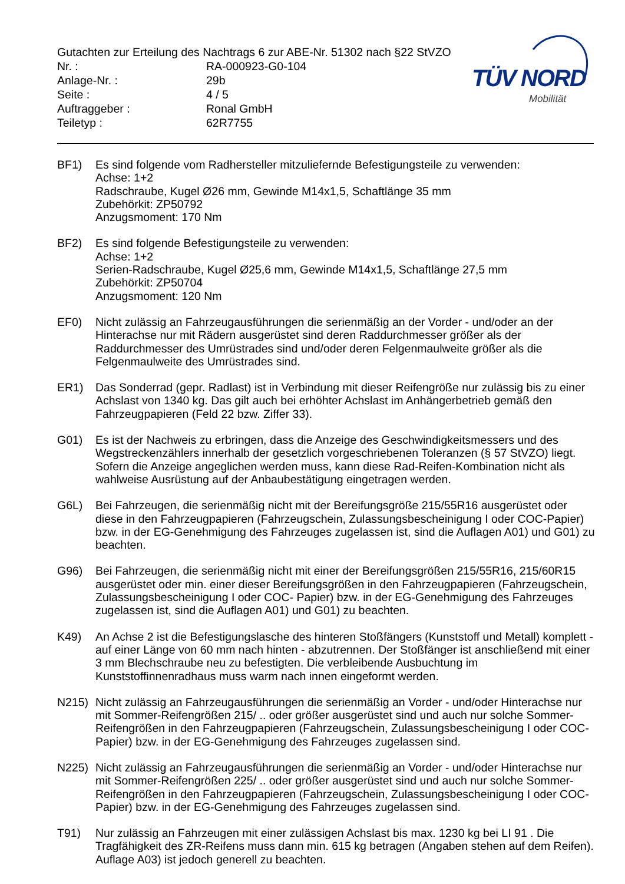Gutachten zur Erteilung des Nachtrags 6 zur ABE-Nr. 51302 nach §22 StVZO
| Nr. : | RA-000923-G0-104 |
| Anlage-Nr. : | 29b |
| Seite : | 4 / 5 |
| Auftraggeber : | Ronal GmbH |
| Teiletyp : | 62R7755 |
TÜV NORD
Mobilität
BF1) Es sind folgende vom Radhersteller mitzuliefernde Befestigungsteile zu verwenden:
Achse: 1+2
Radschraube, Kugel Ø26 mm, Gewinde M14x1,5, Schaftlänge 35 mm
Zubehörkit: ZP50792
Anzugsmoment: 170 Nm
BF2) Es sind folgende Befestigungsteile zu verwenden:
Achse: 1+2
Serien-Radschraube, Kugel Ø25,6 mm, Gewinde M14x1,5, Schaftlänge 27,5 mm
Zubehörkit: ZP50704
Anzugsmoment: 120 Nm
EF0) Nicht zulässig an Fahrzeugausführungen die serienmäßig an der Vorder - und/oder an der Hinterachse nur mit Rädern ausgerüstet sind deren Raddurchmesser größer als der Raddurchmesser des Umrüstrades sind und/oder deren Felgenmaulweite größer als die Felgenmaulweite des Umrüstrades sind.
ER1) Das Sonderrad (gepr. Radlast) ist in Verbindung mit dieser Reifengröße nur zulässig bis zu einer Achslast von 1340 kg. Das gilt auch bei erhöhter Achslast im Anhängerbetrieb gemäß den Fahrzeugpapieren (Feld 22 bzw. Ziffer 33).
G01) Es ist der Nachweis zu erbringen, dass die Anzeige des Geschwindigkeitsmessers und des Wegstreckenzählers innerhalb der gesetzlich vorgeschriebenen Toleranzen (§ 57 StVZO) liegt. Sofern die Anzeige angeglichen werden muss, kann diese Rad-Reifen-Kombination nicht als wahlweise Ausrüstung auf der Anbaubestätigung eingetragen werden.
G6L) Bei Fahrzeugen, die serienmäßig nicht mit der Bereifungsgröße 215/55R16 ausgerüstet oder diese in den Fahrzeugpapieren (Fahrzeugschein, Zulassungsbescheinigung I oder COC-Papier) bzw. in der EG-Genehmigung des Fahrzeuges zugelassen ist, sind die Auflagen A01) und G01) zu beachten.
G96) Bei Fahrzeugen, die serienmäßig nicht mit einer der Bereifungsgrößen 215/55R16, 215/60R15 ausgerüstet oder min. einer dieser Bereifungsgrößen in den Fahrzeugpapieren (Fahrzeugschein, Zulassungsbescheinigung I oder COC- Papier) bzw. in der EG-Genehmigung des Fahrzeuges zugelassen ist, sind die Auflagen A01) und G01) zu beachten.
K49) An Achse 2 ist die Befestigungslasche des hinteren Stoßfängers (Kunststoff und Metall) komplett - auf einer Länge von 60 mm nach hinten - abzutrennen. Der Stoßfänger ist anschließend mit einer 3 mm Blechschraube neu zu befestigten. Die verbleibende Ausbuchtung im Kunststoffinnenradhaus muss warm nach innen eingeformt werden.
N215) Nicht zulässig an Fahrzeugausführungen die serienmäßig an Vorder - und/oder Hinterachse nur mit Sommer-Reifengrößen 215/ .. oder größer ausgerüstet sind und auch nur solche Sommer-Reifengrößen in den Fahrzeugpapieren (Fahrzeugschein, Zulassungsbescheinigung I oder COC- Papier) bzw. in der EG-Genehmigung des Fahrzeuges zugelassen sind.
N225) Nicht zulässig an Fahrzeugausführungen die serienmäßig an Vorder - und/oder Hinterachse nur mit Sommer-Reifengrößen 225/ .. oder größer ausgerüstet sind und auch nur solche Sommer-Reifengrößen in den Fahrzeugpapieren (Fahrzeugschein, Zulassungsbescheinigung I oder COC- Papier) bzw. in der EG-Genehmigung des Fahrzeuges zugelassen sind.
T91) Nur zulässig an Fahrzeugen mit einer zulässigen Achslast bis max. 1230 kg bei LI 91 . Die Tragfähigkeit des ZR-Reifens muss dann min. 615 kg betragen (Angaben stehen auf dem Reifen). Auflage A03) ist jedoch generell zu beachten.